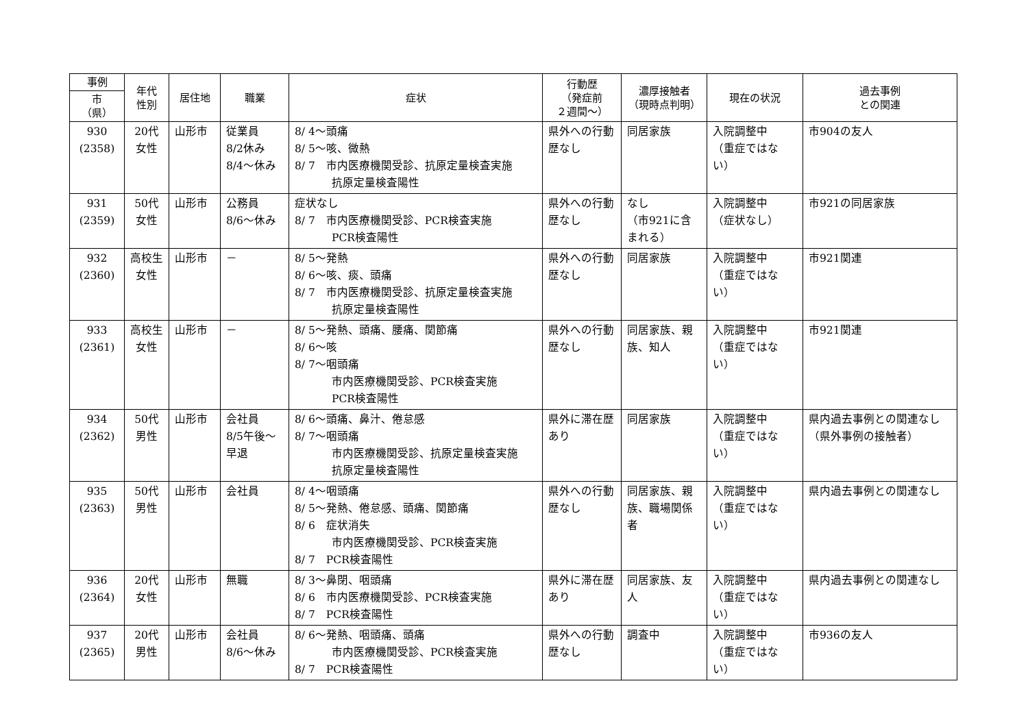| 事例 | 年代 性別 | 居住地 | 職業 | 症状 | 行動歴 （発症前 ２週間〜） | 濃厚接触者 （現時点判明） | 現在の状況 | 過去事例 との関連 |
| --- | --- | --- | --- | --- | --- | --- | --- | --- |
| 市 （県） | | | | | | | | |
| 930 (2358) | 20代 女性 | 山形市 | 従業員 8/2休み 8/4〜休み | 8/ 4〜頭痛 8/ 5〜咳、微熱 8/ 7 市内医療機関受診、抗原定量検査実施 抗原定量検査陽性 | 県外への行動歴なし | 同居家族 | 入院調整中 （重症ではない） | 市904の友人 |
| 931 (2359) | 50代 女性 | 山形市 | 公務員 8/6〜休み | 症状なし 8/ 7 市内医療機関受診、PCR検査実施 PCR検査陽性 | 県外への行動歴なし | なし （市921に含まれる） | 入院調整中 （症状なし） | 市921の同居家族 |
| 932 (2360) | 高校生 女性 | 山形市 | － | 8/ 5〜発熱 8/ 6〜咳、痰、頭痛 8/ 7 市内医療機関受診、抗原定量検査実施 抗原定量検査陽性 | 県外への行動歴なし | 同居家族 | 入院調整中 （重症ではない） | 市921関連 |
| 933 (2361) | 高校生 女性 | 山形市 | － | 8/ 5〜発熱、頭痛、腰痛、関節痛 8/ 6〜咳 8/ 7〜咽頭痛 市内医療機関受診、PCR検査実施 PCR検査陽性 | 県外への行動歴なし | 同居家族、親族、知人 | 入院調整中 （重症ではない） | 市921関連 |
| 934 (2362) | 50代 男性 | 山形市 | 会社員 8/5午後〜早退 | 8/ 6〜頭痛、鼻汁、倦怠感 8/ 7〜咽頭痛 市内医療機関受診、抗原定量検査実施 抗原定量検査陽性 | 県外に滞在歴あり | 同居家族 | 入院調整中 （重症ではない） | 県内過去事例との関連なし （県外事例の接触者） |
| 935 (2363) | 50代 男性 | 山形市 | 会社員 | 8/ 4〜咽頭痛 8/ 5〜発熱、倦怠感、頭痛、関節痛 8/ 6 症状消失 市内医療機関受診、PCR検査実施 8/ 7 PCR検査陽性 | 県外への行動歴なし | 同居家族、親族、職場関係者 | 入院調整中 （重症ではない） | 県内過去事例との関連なし |
| 936 (2364) | 20代 女性 | 山形市 | 無職 | 8/ 3〜鼻閉、咽頭痛 8/ 6 市内医療機関受診、PCR検査実施 8/ 7 PCR検査陽性 | 県外に滞在歴あり | 同居家族、友人 | 入院調整中 （重症ではない） | 県内過去事例との関連なし |
| 937 (2365) | 20代 男性 | 山形市 | 会社員 8/6〜休み | 8/ 6〜発熱、咽頭痛、頭痛 市内医療機関受診、PCR検査実施 8/ 7 PCR検査陽性 | 県外への行動歴なし | 調査中 | 入院調整中 （重症ではない） | 市936の友人 |